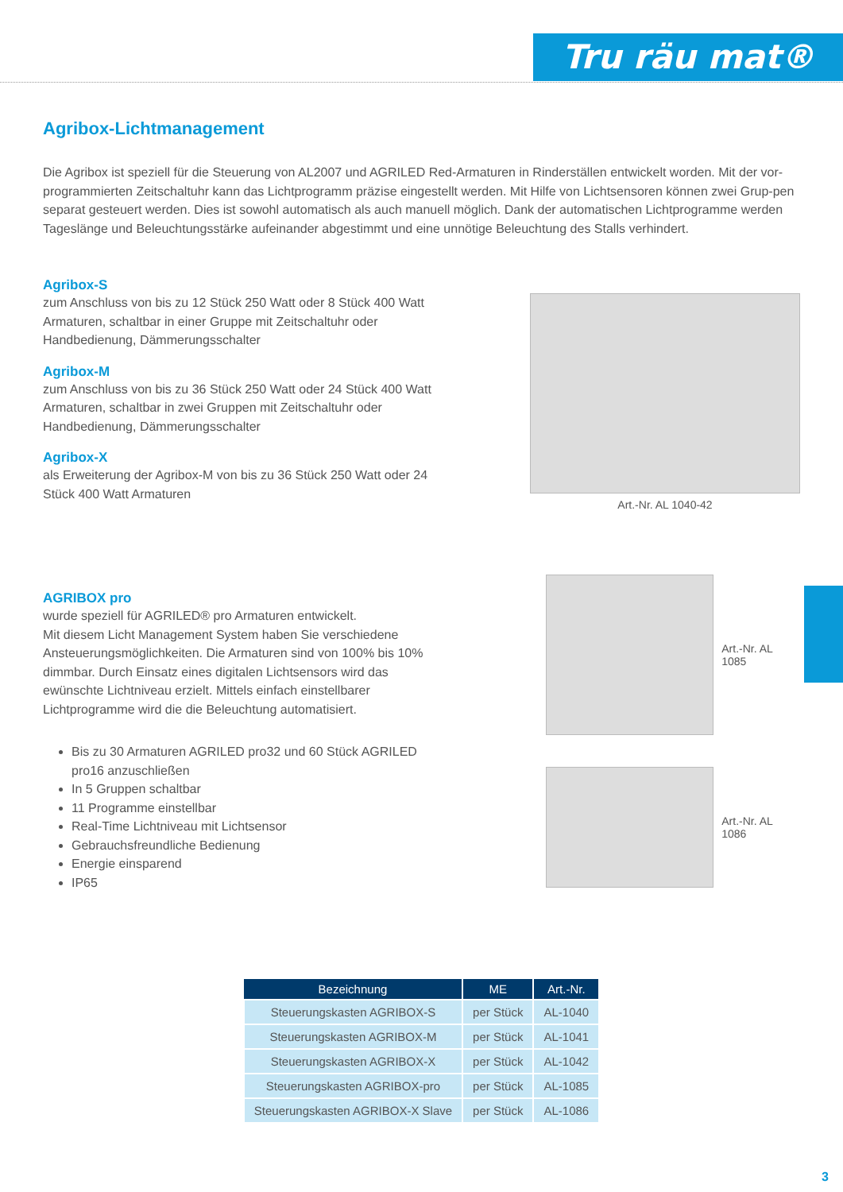Tru räu mat®
Agribox-Lichtmanagement
Die Agribox ist speziell für die Steuerung von AL2007 und AGRILED Red-Armaturen in Rinderställen entwickelt worden. Mit der vor-programmierten Zeitschaltuhr kann das Lichtprogramm präzise eingestellt werden. Mit Hilfe von Lichtsensoren können zwei Grup-pen separat gesteuert werden. Dies ist sowohl automatisch als auch manuell möglich. Dank der automatischen Lichtprogramme werden Tageslänge und Beleuchtungsstärke aufeinander abgestimmt und eine unnötige Beleuchtung des Stalls verhindert.
Agribox-S
zum Anschluss von bis zu 12 Stück 250 Watt oder 8 Stück 400 Watt Armaturen, schaltbar in einer Gruppe mit Zeitschaltuhr oder Handbedienung, Dämmerungsschalter
Agribox-M
zum Anschluss von bis zu 36 Stück 250 Watt oder 24 Stück 400 Watt Armaturen, schaltbar in zwei Gruppen mit Zeitschaltuhr oder Handbedienung, Dämmerungsschalter
Agribox-X
als Erweiterung der Agribox-M von bis zu 36 Stück 250 Watt oder 24 Stück 400 Watt Armaturen
Art.-Nr. AL 1040-42
AGRIBOX pro
wurde speziell für AGRILED® pro Armaturen entwickelt.
Mit diesem Licht Management System haben Sie verschiedene Ansteuerungsmöglichkeiten. Die Armaturen sind von 100% bis 10% dimmbar. Durch Einsatz eines digitalen Lichtsensors wird das ewünschte Lichtniveau erzielt. Mittels einfach einstellbarer Lichtprogramme wird die die Beleuchtung automatisiert.
Bis zu 30 Armaturen AGRILED pro32 und 60 Stück AGRILED pro16 anzuschließen
In 5 Gruppen schaltbar
11 Programme einstellbar
Real-Time Lichtniveau mit Lichtsensor
Gebrauchsfreundliche Bedienung
Energie einsparend
IP65
Art.-Nr. AL 1085
Art.-Nr. AL 1086
| Bezeichnung | ME | Art.-Nr. |
| --- | --- | --- |
| Steuerungskasten AGRIBOX-S | per Stück | AL-1040 |
| Steuerungskasten AGRIBOX-M | per Stück | AL-1041 |
| Steuerungskasten AGRIBOX-X | per Stück | AL-1042 |
| Steuerungskasten AGRIBOX-pro | per Stück | AL-1085 |
| Steuerungskasten AGRIBOX-X Slave | per Stück | AL-1086 |
3